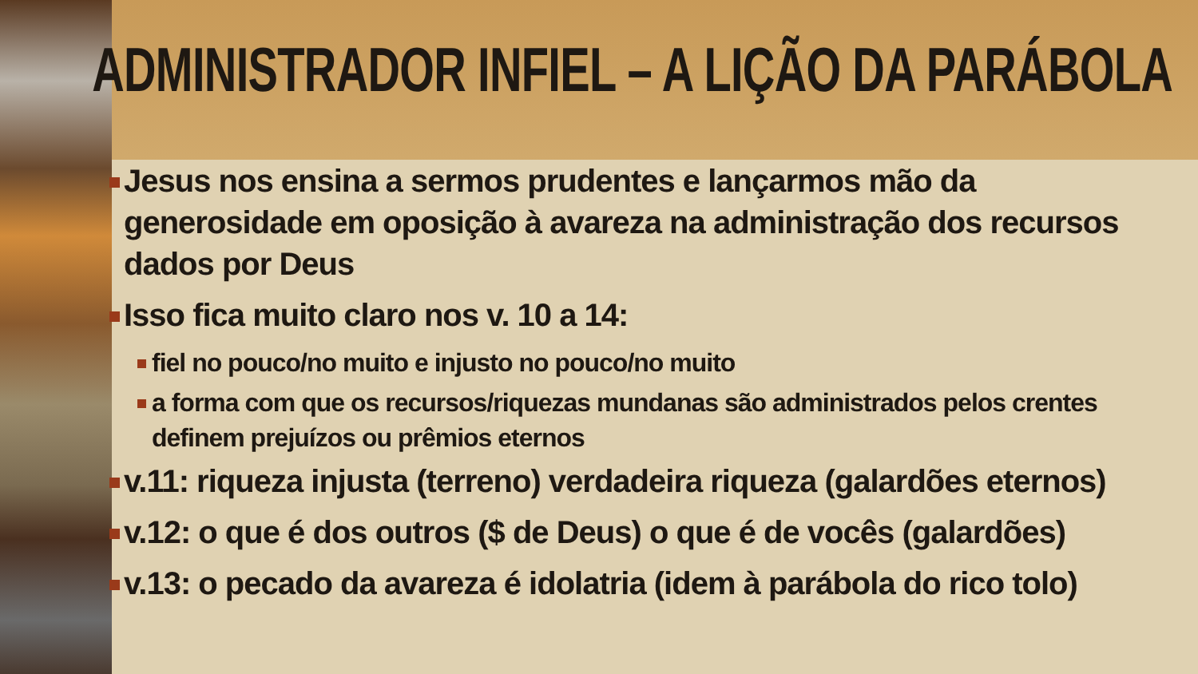ADMINISTRADOR INFIEL – A LIÇÃO DA PARÁBOLA
Jesus nos ensina a sermos prudentes e lançarmos mão da generosidade em oposição à avareza na administração dos recursos dados por Deus
Isso fica muito claro nos v. 10 a 14:
fiel no pouco/no muito e injusto no pouco/no muito
a forma com que os recursos/riquezas mundanas são administrados pelos crentes definem prejuízos ou prêmios eternos
v.11: riqueza injusta (terreno) verdadeira riqueza (galardões eternos)
v.12: o que é dos outros ($ de Deus) o que é de vocês (galardões)
v.13: o pecado da avareza é idolatria (idem à parábola do rico tolo)